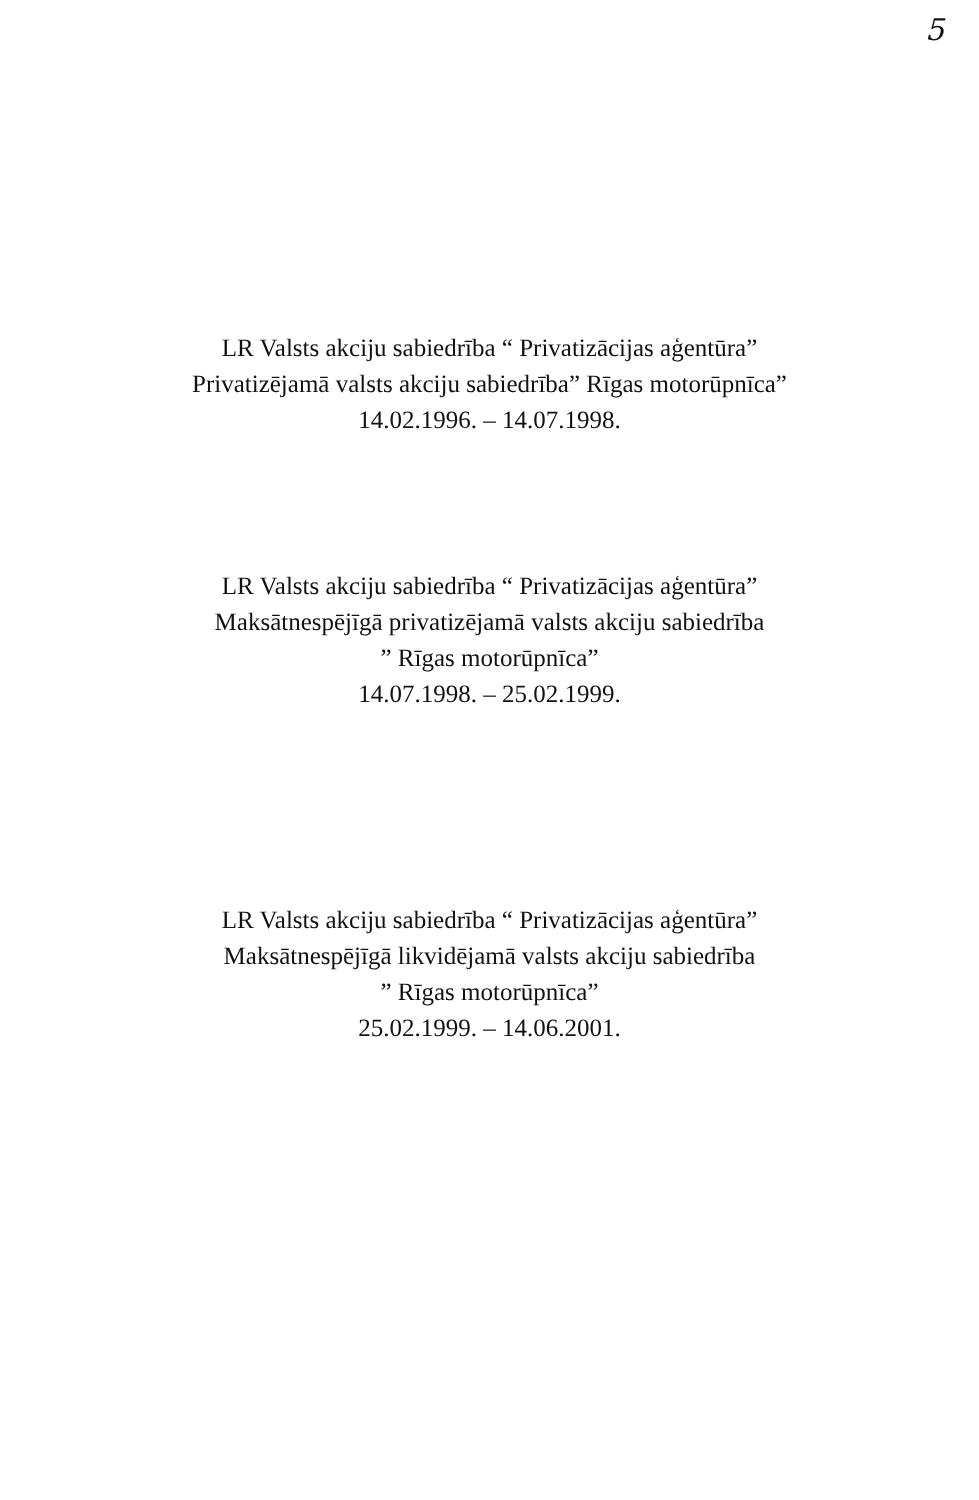5
LR Valsts akciju sabiedrība “ Privatizācijas aģentūra”
Privatizējamā valsts akciju sabiedrība” Rīgas motorūpnīca”
14.02.1996. – 14.07.1998.
LR Valsts akciju sabiedrība “ Privatizācijas aģentūra”
Maksātnespējīgā privatizējamā valsts akciju sabiedrība
” Rīgas motorūpnīca”
14.07.1998. – 25.02.1999.
LR Valsts akciju sabiedrība “ Privatizācijas aģentūra”
Maksātnespējīgā likvidējamā valsts akciju sabiedrība
” Rīgas motorūpnīca”
25.02.1999. – 14.06.2001.